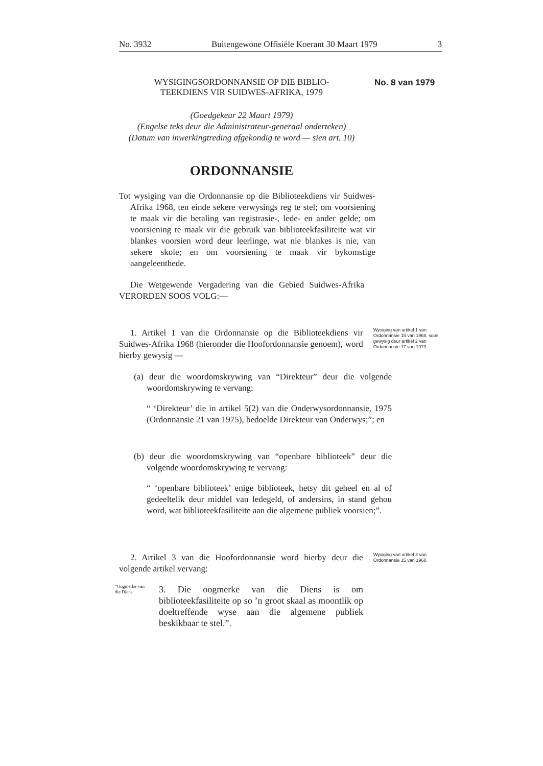No. 3932 Buitengewone Offisiële Koerant 30 Maart 1979 3
WYSIGINGSORDONNANSIE OP DIE BIBLIO-
TEEKDIENS VIR SUIDWES-AFRIKA, 1979
No. 8 van 1979
(Goedgekeur 22 Maart 1979)
(Engelse teks deur die Administrateur-generaal onderteken)
(Datum van inwerkingtreding afgekondig te word — sien art. 10)
ORDONNANSIE
Tot wysiging van die Ordonnansie op die Biblioteekdiens vir Suidwes-Afrika 1968, ten einde sekere verwysings reg te stel; om voorsiening te maak vir die betaling van registrasie-, lede- en ander gelde; om voorsiening te maak vir die gebruik van biblioteekfasiliteite wat vir blankes voorsien word deur leerlinge, wat nie blankes is nie, van sekere skole; en om voorsiening te maak vir bykomstige aangeleenthede.
Die Wetgewende Vergadering van die Gebied Suidwes-Afrika VERORDEN SOOS VOLG:—
1. Artikel 1 van die Ordonnansie op die Biblioteekdiens vir Suidwes-Afrika 1968 (hieronder die Hoofordonnansie genoem), word hierby gewysig —
Wysiging van artikel 1 van Ordonnansie 15 van 1968, soos gewysig deur artikel 2 van Ordonnansie 17 van 1973.
(a) deur die woordomskrywing van “Direkteur” deur die volgende woordomskrywing te vervang:
“ ‘Direkteur’ die in artikel 5(2) van die Onderwysordonnansie, 1975 (Ordonnansie 21 van 1975), bedoelde Direkteur van Onderwys;”; en
(b) deur die woordomskrywing van “openbare biblioteek” deur die volgende woordomskrywing te vervang:
“ ‘openbare biblioteek’ enige biblioteek, hetsy dit geheel en al of gedeeltelik deur middel van ledegeld, of andersins, in stand gehou word, wat biblioteekfasiliteite aan die algemene publiek voorsien;”.
2. Artikel 3 van die Hoofordonnansie word hierby deur die volgende artikel vervang:
Wysiging van artikel 3 van Ordonnansie 15 van 1968.
“Oogmerke van die Diens.
3. Die oogmerke van die Diens is om biblioteekfasiliteite op so ’n groot skaal as moontlik op doeltreffende wyse aan die algemene publiek beskikbaar te stel.”.